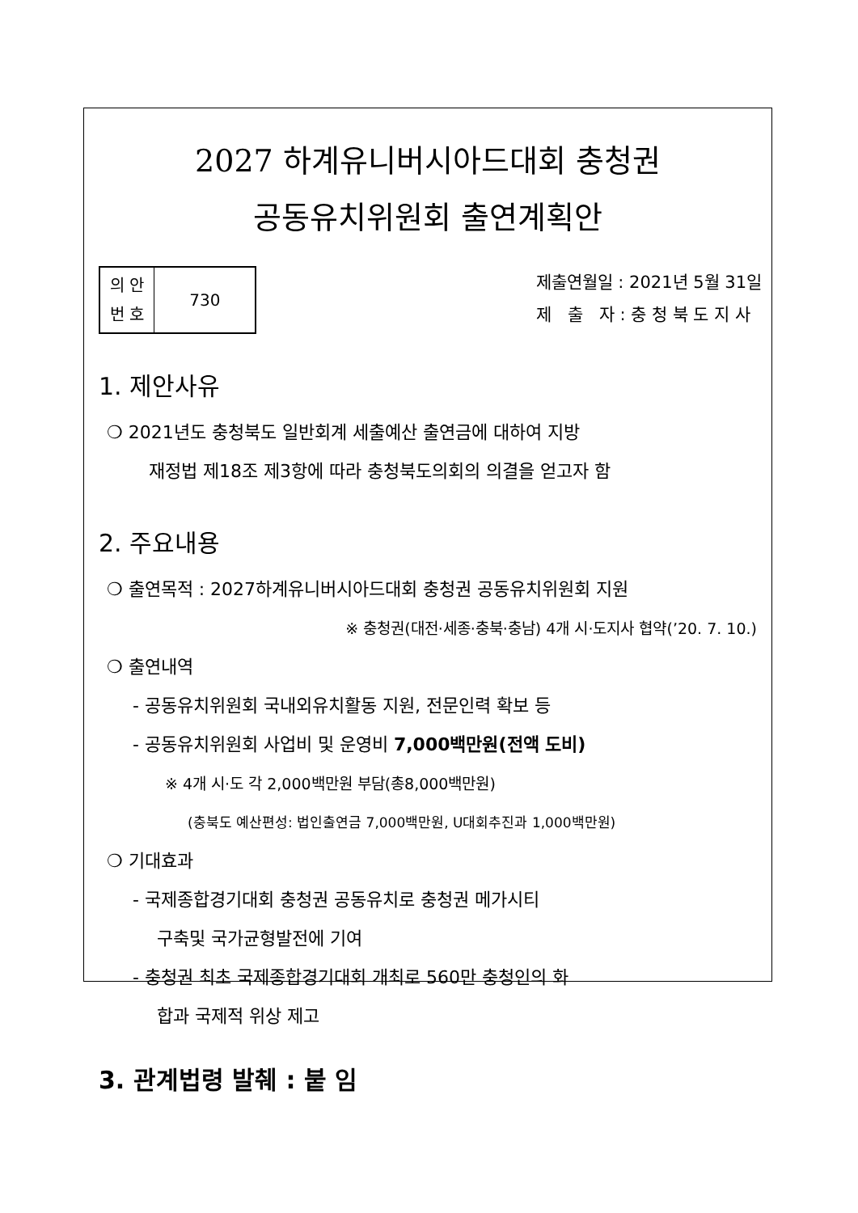2027 하계유니버시아드대회 충청권
공동유치위원회 출연계획안
| 의 안 번 호 | 730 |
제출연월일 : 2021년 5월 31일
제 출 자 : 충 청 북 도 지 사
1. 제안사유
❍ 2021년도 충청북도 일반회계 세출예산 출연금에 대하여 지방
재정법 제18조 제3항에 따라 충청북도의회의 의결을 얻고자 함
2. 주요내용
❍ 출연목적 : 2027하계유니버시아드대회 충청권 공동유치위원회 지원
※ 충청권(대전·세종·충북·충남) 4개 시·도지사 협약(’20. 7. 10.)
❍ 출연내역
- 공동유치위원회 국내외유치활동 지원, 전문인력 확보 등
- 공동유치위원회 사업비 및 운영비 7,000백만원(전액 도비)
※ 4개 시·도 각 2,000백만원 부담(총8,000백만원)
(충북도 예산편성: 법인출연금 7,000백만원, U대회추진과 1,000백만원)
❍ 기대효과
- 국제종합경기대회 충청권 공동유치로 충청권 메가시티
구축및 국가균형발전에 기여
- 충청권 최초 국제종합경기대회 개최로 560만 충청인의 화
합과 국제적 위상 제고
3. 관계법령 발췌 : 붙 임